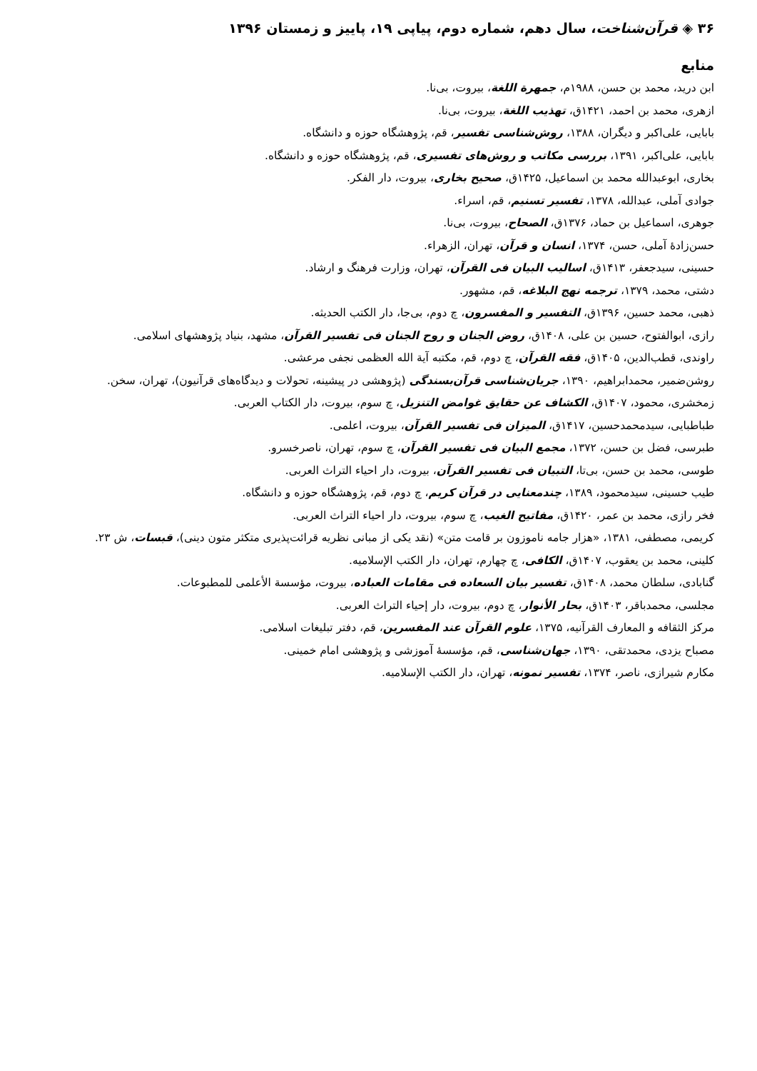۳۶ ◈ قرآن‌شناخت، سال دهم، شماره دوم، پیاپی ۱۹، پاییز و زمستان ۱۳۹۶
منابع
ابن درید، محمد بن حسن، ۱۹۸۸م، جمهرة اللغة، بیروت، بی‌نا.
ازهری، محمد بن احمد، ۱۴۲۱ق، تهذیب اللغة، بیروت، بی‌نا.
بابایی، علی‌اکبر و دیگران، ۱۳۸۸، روش‌شناسی تفسیر، قم، پژوهشگاه حوزه و دانشگاه.
بابایی، علی‌اکبر، ۱۳۹۱، بررسی مکاتب و روش‌های تفسیری، قم، پژوهشگاه حوزه و دانشگاه.
بخاری، ابوعبدالله محمد بن اسماعیل، ۱۴۲۵ق، صحیح بخاری، بیروت، دار الفکر.
جوادی آملی، عبدالله، ۱۳۷۸، تفسیر تسنیم، قم، اسراء.
جوهری، اسماعیل بن حماد، ۱۳۷۶ق، الصحاح، بیروت، بی‌نا.
حسن‌زادهٔ آملی، حسن، ۱۳۷۴، انسان و قرآن، تهران، الزهراء.
حسینی، سیدجعفر، ۱۴۱۳ق، اسالیب البیان فی القرآن، تهران، وزارت فرهنگ و ارشاد.
دشتی، محمد، ۱۳۷۹، ترجمه نهج البلاغه، قم، مشهور.
ذهبی، محمد حسین، ۱۳۹۶ق، التفسیر و المفسرون، چ دوم، بی‌جا، دار الکتب الحدیثه.
رازی، ابوالفتوح، حسین بن علی، ۱۴۰۸ق، روض الجنان و روح الجنان فی تفسیر القرآن، مشهد، بنیاد پژوهشهای اسلامی.
راوندی، قطب‌الدین، ۱۴۰۵ق، فقه القرآن، چ دوم، قم، مکتبه آیة الله العظمی نجفی مرعشی.
روشن‌ضمیر، محمدابراهیم، ۱۳۹۰، جریان‌شناسی قرآن‌بسندگی (پژوهشی در پیشینه، تحولات و دیدگاه‌های قرآنیون)، تهران، سخن.
زمخشری، محمود، ۱۴۰۷ق، الکشاف عن حقایق غوامض التنزیل، چ سوم، بیروت، دار الکتاب العربی.
طباطبایی، سیدمحمدحسین، ۱۴۱۷ق، المیزان فی تفسیر القرآن، بیروت، اعلمی.
طبرسی، فضل بن حسن، ۱۳۷۲، مجمع البیان فی تفسیر القرآن، چ سوم، تهران، ناصرخسرو.
طوسی، محمد بن حسن، بی‌تا، التبیان فی تفسیر القرآن، بیروت، دار احیاء التراث العربی.
طیب حسینی، سیدمحمود، ۱۳۸۹، چندمعنایی در قرآن کریم، چ دوم، قم، پژوهشگاه حوزه و دانشگاه.
فخر رازی، محمد بن عمر، ۱۴۲۰ق، مفاتیح الغیب، چ سوم، بیروت، دار احیاء التراث العربی.
کریمی، مصطفی، ۱۳۸۱، «هزار جامه ناموزون بر قامت متن» (نقد یکی از مبانی نظریه قرائت‌پذیری متکثر متون دینی)، قبسات، ش ۲۳.
کلینی، محمد بن یعقوب، ۱۴۰۷ق، الکافی، چ چهارم، تهران، دار الکتب الإسلامیه.
گنابادی، سلطان محمد، ۱۴۰۸ق، تفسیر بیان السعاده فی مقامات العباده، بیروت، مؤسسة الأعلمی للمطبوعات.
مجلسی، محمدباقر، ۱۴۰۳ق، بحار الأنوار، چ دوم، بیروت، دار إحیاء التراث العربی.
مرکز الثقافه و المعارف القرآنیه، ۱۳۷۵، علوم القرآن عند المفسرین، قم، دفتر تبلیغات اسلامی.
مصباح یزدی، محمدتقی، ۱۳۹۰، جهان‌شناسی، قم، مؤسسهٔ آموزشی و پژوهشی امام خمینی.
مکارم شیرازی، ناصر، ۱۳۷۴، تفسیر نمونه، تهران، دار الکتب الإسلامیه.